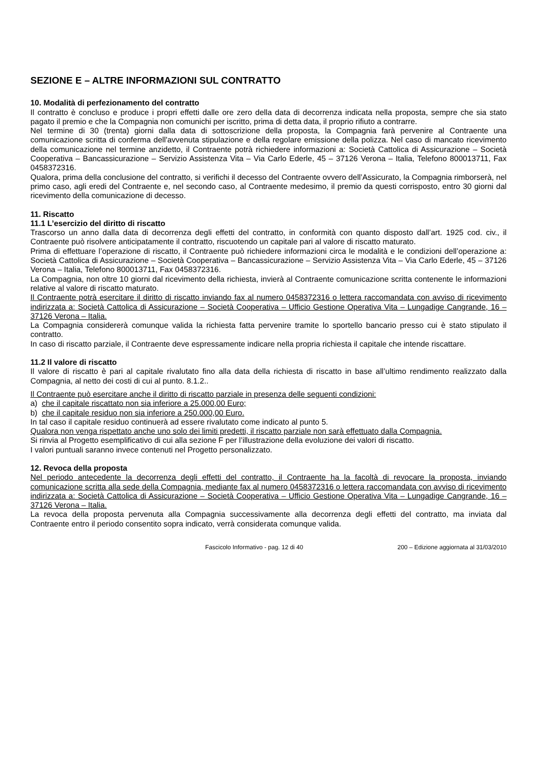SEZIONE E – ALTRE INFORMAZIONI SUL CONTRATTO
10. Modalità di perfezionamento del contratto
Il contratto è concluso e produce i propri effetti dalle ore zero della data di decorrenza indicata nella proposta, sempre che sia stato pagato il premio e che la Compagnia non comunichi per iscritto, prima di detta data, il proprio rifiuto a contrarre.
Nel termine di 30 (trenta) giorni dalla data di sottoscrizione della proposta, la Compagnia farà pervenire al Contraente una comunicazione scritta di conferma dell'avvenuta stipulazione e della regolare emissione della polizza. Nel caso di mancato ricevimento della comunicazione nel termine anzidetto, il Contraente potrà richiedere informazioni a: Società Cattolica di Assicurazione – Società Cooperativa – Bancassicurazione – Servizio Assistenza Vita – Via Carlo Ederle, 45 – 37126 Verona – Italia, Telefono 800013711, Fax 0458372316.
Qualora, prima della conclusione del contratto, si verifichi il decesso del Contraente ovvero dell’Assicurato, la Compagnia rimborserà, nel primo caso, agli eredi del Contraente e, nel secondo caso, al Contraente medesimo, il premio da questi corrisposto, entro 30 giorni dal ricevimento della comunicazione di decesso.
11. Riscatto
11.1 L’esercizio del diritto di riscatto
Trascorso un anno dalla data di decorrenza degli effetti del contratto, in conformità con quanto disposto dall’art. 1925 cod. civ., il Contraente può risolvere anticipatamente il contratto, riscuotendo un capitale pari al valore di riscatto maturato.
Prima di effettuare l’operazione di riscatto, il Contraente può richiedere informazioni circa le modalità e le condizioni dell’operazione a: Società Cattolica di Assicurazione – Società Cooperativa – Bancassicurazione – Servizio Assistenza Vita – Via Carlo Ederle, 45 – 37126 Verona – Italia, Telefono 800013711, Fax 0458372316.
La Compagnia, non oltre 10 giorni dal ricevimento della richiesta, invierà al Contraente comunicazione scritta contenente le informazioni relative al valore di riscatto maturato.
Il Contraente potrà esercitare il diritto di riscatto inviando fax al numero 0458372316 o lettera raccomandata con avviso di ricevimento indirizzata a: Società Cattolica di Assicurazione – Società Cooperativa – Ufficio Gestione Operativa Vita – Lungadige Cangrande, 16 – 37126 Verona – Italia.
La Compagnia considererà comunque valida la richiesta fatta pervenire tramite lo sportello bancario presso cui è stato stipulato il contratto.
In caso di riscatto parziale, il Contraente deve espressamente indicare nella propria richiesta il capitale che intende riscattare.
11.2 Il valore di riscatto
Il valore di riscatto è pari al capitale rivalutato fino alla data della richiesta di riscatto in base all’ultimo rendimento realizzato dalla Compagnia, al netto dei costi di cui al punto. 8.1.2..
Il Contraente può esercitare anche il diritto di riscatto parziale in presenza delle seguenti condizioni:
a) che il capitale riscattato non sia inferiore a 25.000,00 Euro;
b) che il capitale residuo non sia inferiore a 250.000,00 Euro.
In tal caso il capitale residuo continuerà ad essere rivalutato come indicato al punto 5.
Qualora non venga rispettato anche uno solo dei limiti predetti, il riscatto parziale non sarà effettuato dalla Compagnia.
Si rinvia al Progetto esemplificativo di cui alla sezione F per l’illustrazione della evoluzione dei valori di riscatto.
I valori puntuali saranno invece contenuti nel Progetto personalizzato.
12. Revoca della proposta
Nel periodo antecedente la decorrenza degli effetti del contratto, il Contraente ha la facoltà di revocare la proposta, inviando comunicazione scritta alla sede della Compagnia, mediante fax al numero 0458372316 o lettera raccomandata con avviso di ricevimento indirizzata a: Società Cattolica di Assicurazione – Società Cooperativa – Ufficio Gestione Operativa Vita – Lungadige Cangrande, 16 – 37126 Verona – Italia.
La revoca della proposta pervenuta alla Compagnia successivamente alla decorrenza degli effetti del contratto, ma inviata dal Contraente entro il periodo consentito sopra indicato, verrà considerata comunque valida.
Fascicolo Informativo - pag. 12 di 40 200 – Edizione aggiornata al 31/03/2010